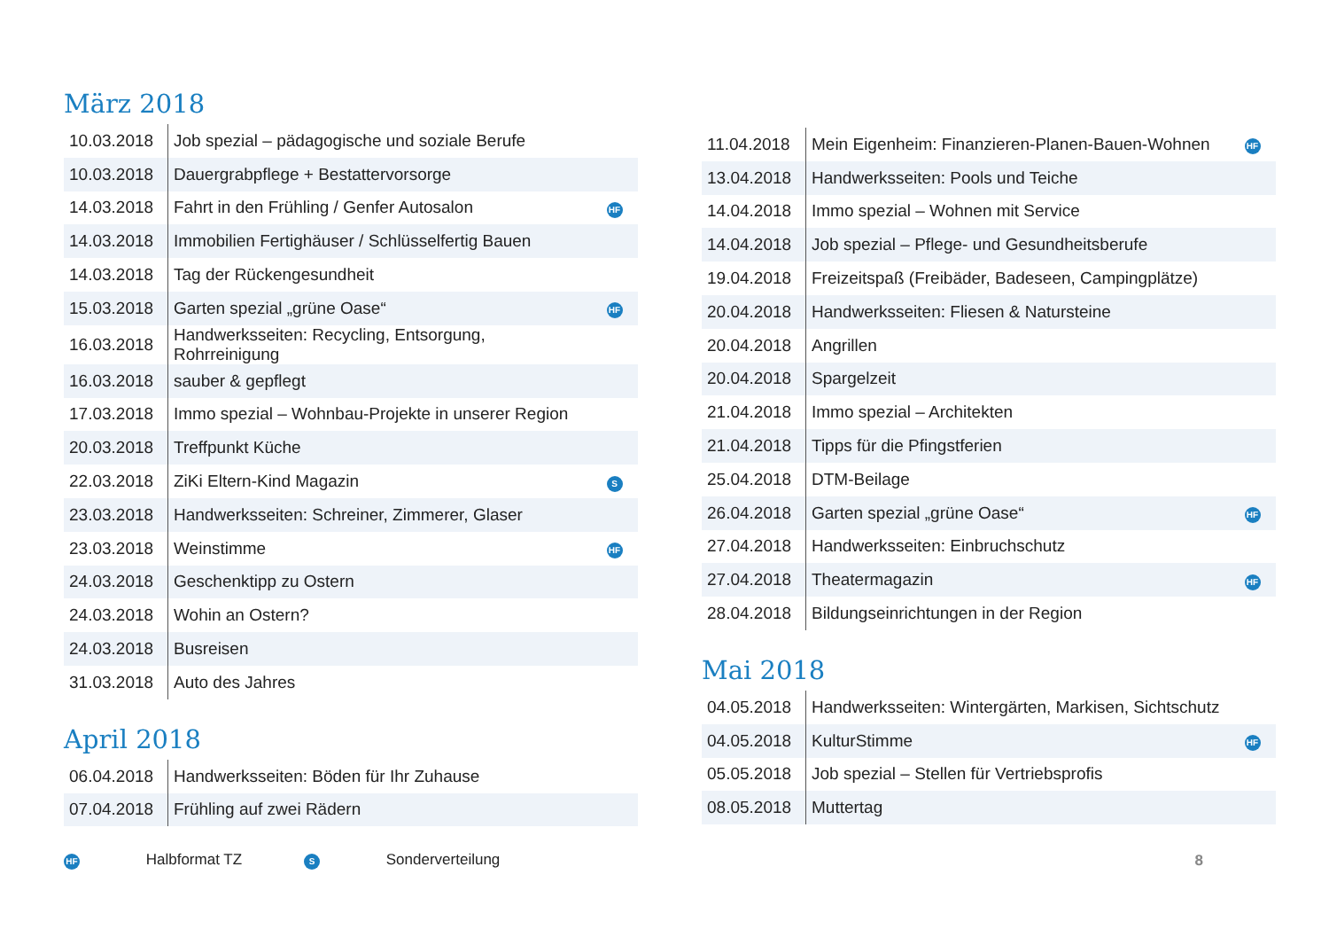März 2018
| 10.03.2018 | Job spezial – pädagogische und soziale Berufe | |
| 10.03.2018 | Dauergrabpflege + Bestattervorsorge | |
| 14.03.2018 | Fahrt in den Frühling / Genfer Autosalon | HF |
| 14.03.2018 | Immobilien Fertighäuser / Schlüsselfertig Bauen | |
| 14.03.2018 | Tag der Rückengesundheit | |
| 15.03.2018 | Garten spezial „grüne Oase“ | HF |
| 16.03.2018 | Handwerksseiten: Recycling, Entsorgung, Rohrreinigung | |
| 16.03.2018 | sauber & gepflegt | |
| 17.03.2018 | Immo spezial – Wohnbau-Projekte in unserer Region | |
| 20.03.2018 | Treffpunkt Küche | |
| 22.03.2018 | ZiKi Eltern-Kind Magazin | S |
| 23.03.2018 | Handwerksseiten: Schreiner, Zimmerer, Glaser | |
| 23.03.2018 | Weinstimme | HF |
| 24.03.2018 | Geschenktipp zu Ostern | |
| 24.03.2018 | Wohin an Ostern? | |
| 24.03.2018 | Busreisen | |
| 31.03.2018 | Auto des Jahres | |
April 2018
| 06.04.2018 | Handwerksseiten: Böden für Ihr Zuhause | |
| 07.04.2018 | Frühling auf zwei Rädern | |
| 11.04.2018 | Mein Eigenheim: Finanzieren-Planen-Bauen-Wohnen | HF |
| 13.04.2018 | Handwerksseiten: Pools und Teiche | |
| 14.04.2018 | Immo spezial – Wohnen mit Service | |
| 14.04.2018 | Job spezial – Pflege- und Gesundheitsberufe | |
| 19.04.2018 | Freizeitspaß (Freibäder, Badeseen, Campingplätze) | |
| 20.04.2018 | Handwerksseiten: Fliesen & Natursteine | |
| 20.04.2018 | Angrillen | |
| 20.04.2018 | Spargelzeit | |
| 21.04.2018 | Immo spezial – Architekten | |
| 21.04.2018 | Tipps für die Pfingstferien | |
| 25.04.2018 | DTM-Beilage | |
| 26.04.2018 | Garten spezial „grüne Oase“ | HF |
| 27.04.2018 | Handwerksseiten: Einbruchschutz | |
| 27.04.2018 | Theatermagazin | HF |
| 28.04.2018 | Bildungseinrichtungen in der Region | |
Mai 2018
| 04.05.2018 | Handwerksseiten: Wintergärten, Markisen, Sichtschutz | |
| 04.05.2018 | KulturStimme | HF |
| 05.05.2018 | Job spezial – Stellen für Vertriebsprofis | |
| 08.05.2018 | Muttertag | |
HF Halbformat TZ S Sonderverteilung 8